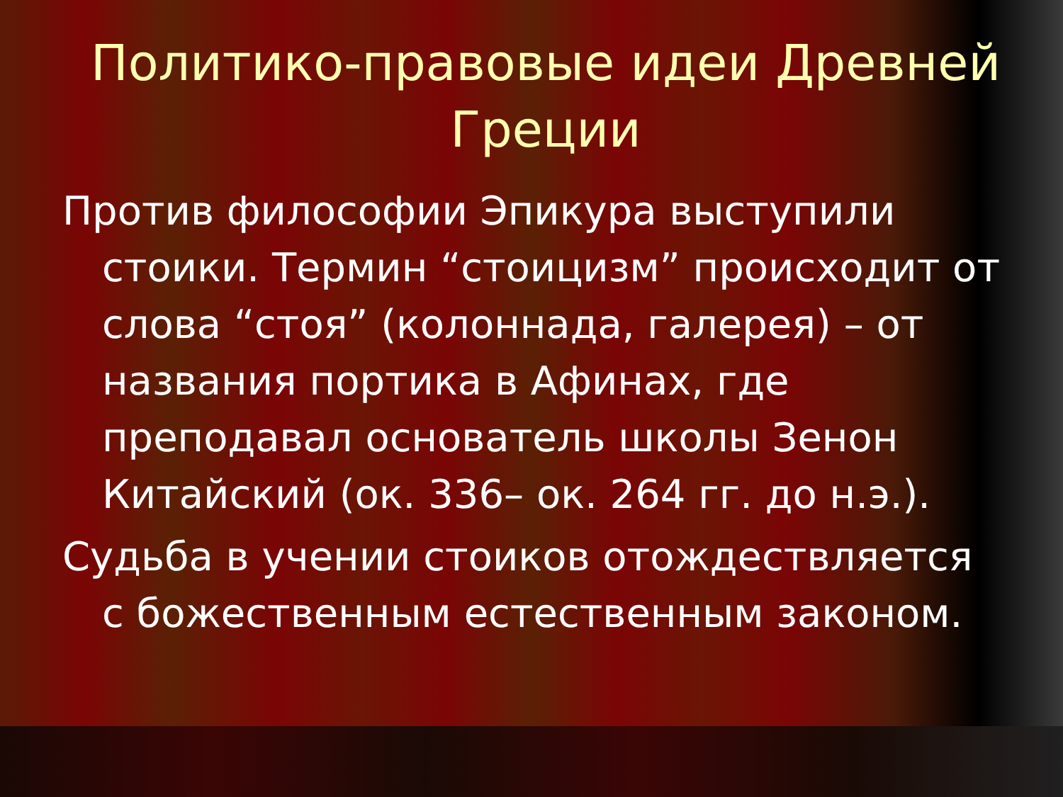Политико-правовые идеи Древней Греции
Против философии Эпикура выступили стоики. Термин “стоицизм” происходит от слова “стоя” (колоннада, галерея) – от названия портика в Афинах, где преподавал основатель школы Зенон Китайский (ок. 336– ок. 264 гг. до н.э.).
Судьба в учении стоиков отождествляется с божественным естественным законом.